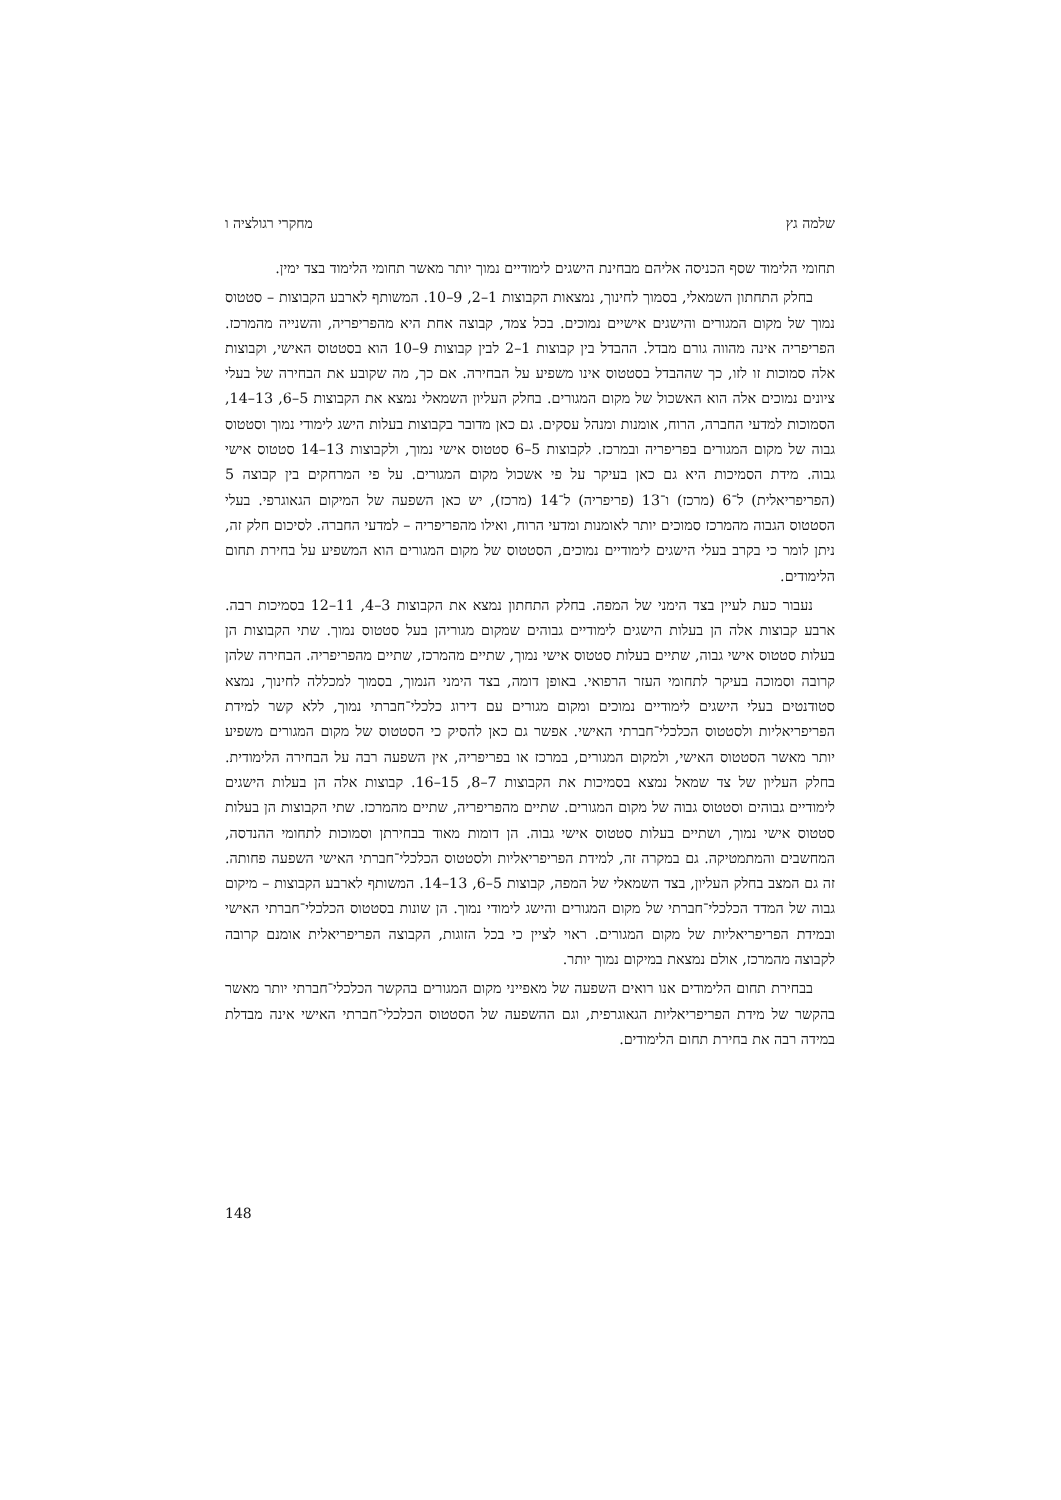שלמה גץ מחקרי רגולציה ו
תחומי הלימוד שסף הכניסה אליהם מבחינת הישגים לימודיים נמוך יותר מאשר תחומי הלימוד בצד ימין.
בחלק התחתון השמאלי, בסמוך לחינוך, נמצאות הקבוצות 1–2, 9–10. המשותף לארבע הקבוצות – סטטוס נמוך של מקום המגורים והישגים אישיים נמוכים. בכל צמד, קבוצה אחת היא מהפריפריה, והשנייה מהמרכז. הפריפריה אינה מהווה גורם מבדל. ההבדל בין קבוצות 1–2 לבין קבוצות 9–10 הוא בסטטוס האישי, וקבוצות אלה סמוכות זו לזו, כך שההבדל בסטטוס אינו משפיע על הבחירה. אם כך, מה שקובע את הבחירה של בעלי ציונים נמוכים אלה הוא האשכול של מקום המגורים. בחלק העליון השמאלי נמצא את הקבוצות 5–6, 13–14, הסמוכות למדעי החברה, הרוח, אומנות ומנהל עסקים. גם כאן מדובר בקבוצות בעלות הישג לימודי נמוך וסטטוס גבוה של מקום המגורים בפריפריה ובמרכז. לקבוצות 5–6 סטטוס אישי נמוך, ולקבוצות 13–14 סטטוס אישי גבוה. מידת הסמיכות היא גם כאן בעיקר על פי אשכול מקום המגורים. על פי המרחקים בין קבוצה 5 (הפריפריאלית) ל־6 (מרכז) ו־13 (פריפריה) ל־14 (מרכז), יש כאן השפעה של המיקום הגאוגרפי. בעלי הסטטוס הגבוה מהמרכז סמוכים יותר לאומנות ומדעי הרוח, ואילו מהפריפריה – למדעי החברה. לסיכום חלק זה, ניתן לומר כי בקרב בעלי הישגים לימודיים נמוכים, הסטטוס של מקום המגורים הוא המשפיע על בחירת תחום הלימודים.
נעבור כעת לעיין בצד הימני של המפה. בחלק התחתון נמצא את הקבוצות 3–4, 11–12 בסמיכות רבה. ארבע קבוצות אלה הן בעלות הישגים לימודיים גבוהים שמקום מגוריהן בעל סטטוס נמוך. שתי הקבוצות הן בעלות סטטוס אישי גבוה, שתיים בעלות סטטוס אישי נמוך, שתיים מהמרכז, שתיים מהפריפריה. הבחירה שלהן קרובה וסמוכה בעיקר לתחומי העזר הרפואי. באופן דומה, בצד הימני הנמוך, בסמוך למכללה לחינוך, נמצא סטודנטים בעלי הישגים לימודיים נמוכים ומקום מגורים עם דירוג כלכלי־חברתי נמוך, ללא קשר למידת הפריפריאליות ולסטטוס הכלכלי־חברתי האישי. אפשר גם כאן להסיק כי הסטטוס של מקום המגורים משפיע יותר מאשר הסטטוס האישי, ולמקום המגורים, במרכז או בפריפריה, אין השפעה רבה על הבחירה הלימודית. בחלק העליון של צד שמאל נמצא בסמיכות את הקבוצות 7–8, 15–16. קבוצות אלה הן בעלות הישגים לימודיים גבוהים וסטטוס גבוה של מקום המגורים. שתיים מהפריפריה, שתיים מהמרכז. שתי הקבוצות הן בעלות סטטוס אישי נמוך, ושתיים בעלות סטטוס אישי גבוה. הן דומות מאוד בבחירתן וסמוכות לתחומי ההנדסה, המחשבים והמתמטיקה. גם במקרה זה, למידת הפריפריאליות ולסטטוס הכלכלי־חברתי האישי השפעה פחותה. זה גם המצב בחלק העליון, בצד השמאלי של המפה, קבוצות 5–6, 13–14. המשותף לארבע הקבוצות – מיקום גבוה של המדד הכלכלי־חברתי של מקום המגורים והישג לימודי נמוך. הן שונות בסטטוס הכלכלי־חברתי האישי ובמידת הפריפריאליות של מקום המגורים. ראוי לציין כי בכל הזוגות, הקבוצה הפריפריאלית אומנם קרובה לקבוצה מהמרכז, אולם נמצאת במיקום נמוך יותר.
בבחירת תחום הלימודים אנו רואים השפעה של מאפייני מקום המגורים בהקשר הכלכלי־חברתי יותר מאשר בהקשר של מידת הפריפריאליות הגאוגרפית, וגם ההשפעה של הסטטוס הכלכלי־חברתי האישי אינה מבדלת במידה רבה את בחירת תחום הלימודים.
148